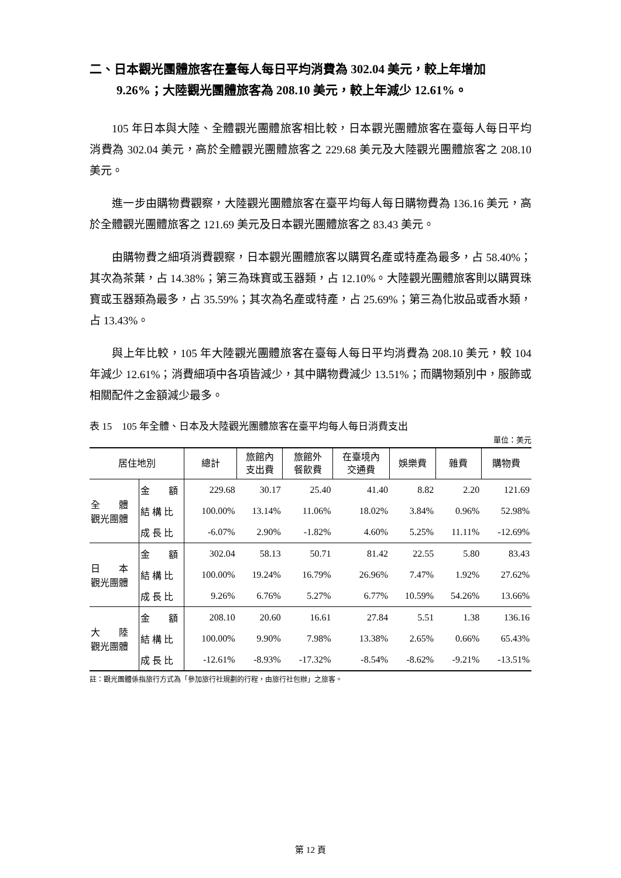二、日本觀光團體旅客在臺每人每日平均消費為 302.04 美元，較上年增加 9.26%；大陸觀光團體旅客為 208.10 美元，較上年減少 12.61%。
105 年日本與大陸、全體觀光團體旅客相比較，日本觀光團體旅客在臺每人每日平均消費為 302.04 美元，高於全體觀光團體旅客之 229.68 美元及大陸觀光團體旅客之 208.10 美元。
進一步由購物費觀察，大陸觀光團體旅客在臺平均每人每日購物費為 136.16 美元，高於全體觀光團體旅客之 121.69 美元及日本觀光團體旅客之 83.43 美元。
由購物費之細項消費觀察，日本觀光團體旅客以購買名產或特產為最多，占 58.40%；其次為茶葉，占 14.38%；第三為珠寶或玉器類，占 12.10%。大陸觀光團體旅客則以購買珠寶或玉器類為最多，占 35.59%；其次為名產或特產，占 25.69%；第三為化妝品或香水類，占 13.43%。
與上年比較，105 年大陸觀光團體旅客在臺每人每日平均消費為 208.10 美元，較 104 年減少 12.61%；消費細項中各項皆減少，其中購物費減少 13.51%；而購物類別中，服飾或相關配件之金額減少最多。
表 15　105 年全體、日本及大陸觀光團體旅客在臺平均每人每日消費支出
單位：美元
| 居住地別 | | 總計 | 旅館內 支出費 | 旅館外 餐飲費 | 在臺境內 交通費 | 娛樂費 | 雜費 | 購物費 |
| --- | --- | --- | --- | --- | --- | --- | --- | --- |
| 全 體 觀光團體 | 金 額 | 229.68 | 30.17 | 25.40 | 41.40 | 8.82 | 2.20 | 121.69 |
| | 結 構 比 | 100.00% | 13.14% | 11.06% | 18.02% | 3.84% | 0.96% | 52.98% |
| | 成 長 比 | -6.07% | 2.90% | -1.82% | 4.60% | 5.25% | 11.11% | -12.69% |
| 日 本 觀光團體 | 金 額 | 302.04 | 58.13 | 50.71 | 81.42 | 22.55 | 5.80 | 83.43 |
| | 結 構 比 | 100.00% | 19.24% | 16.79% | 26.96% | 7.47% | 1.92% | 27.62% |
| | 成 長 比 | 9.26% | 6.76% | 5.27% | 6.77% | 10.59% | 54.26% | 13.66% |
| 大 陸 觀光團體 | 金 額 | 208.10 | 20.60 | 16.61 | 27.84 | 5.51 | 1.38 | 136.16 |
| | 結 構 比 | 100.00% | 9.90% | 7.98% | 13.38% | 2.65% | 0.66% | 65.43% |
| | 成 長 比 | -12.61% | -8.93% | -17.32% | -8.54% | -8.62% | -9.21% | -13.51% |
註：觀光團體係指旅行方式為「參加旅行社規劃的行程，由旅行社包辦」之旅客。
第 12 頁